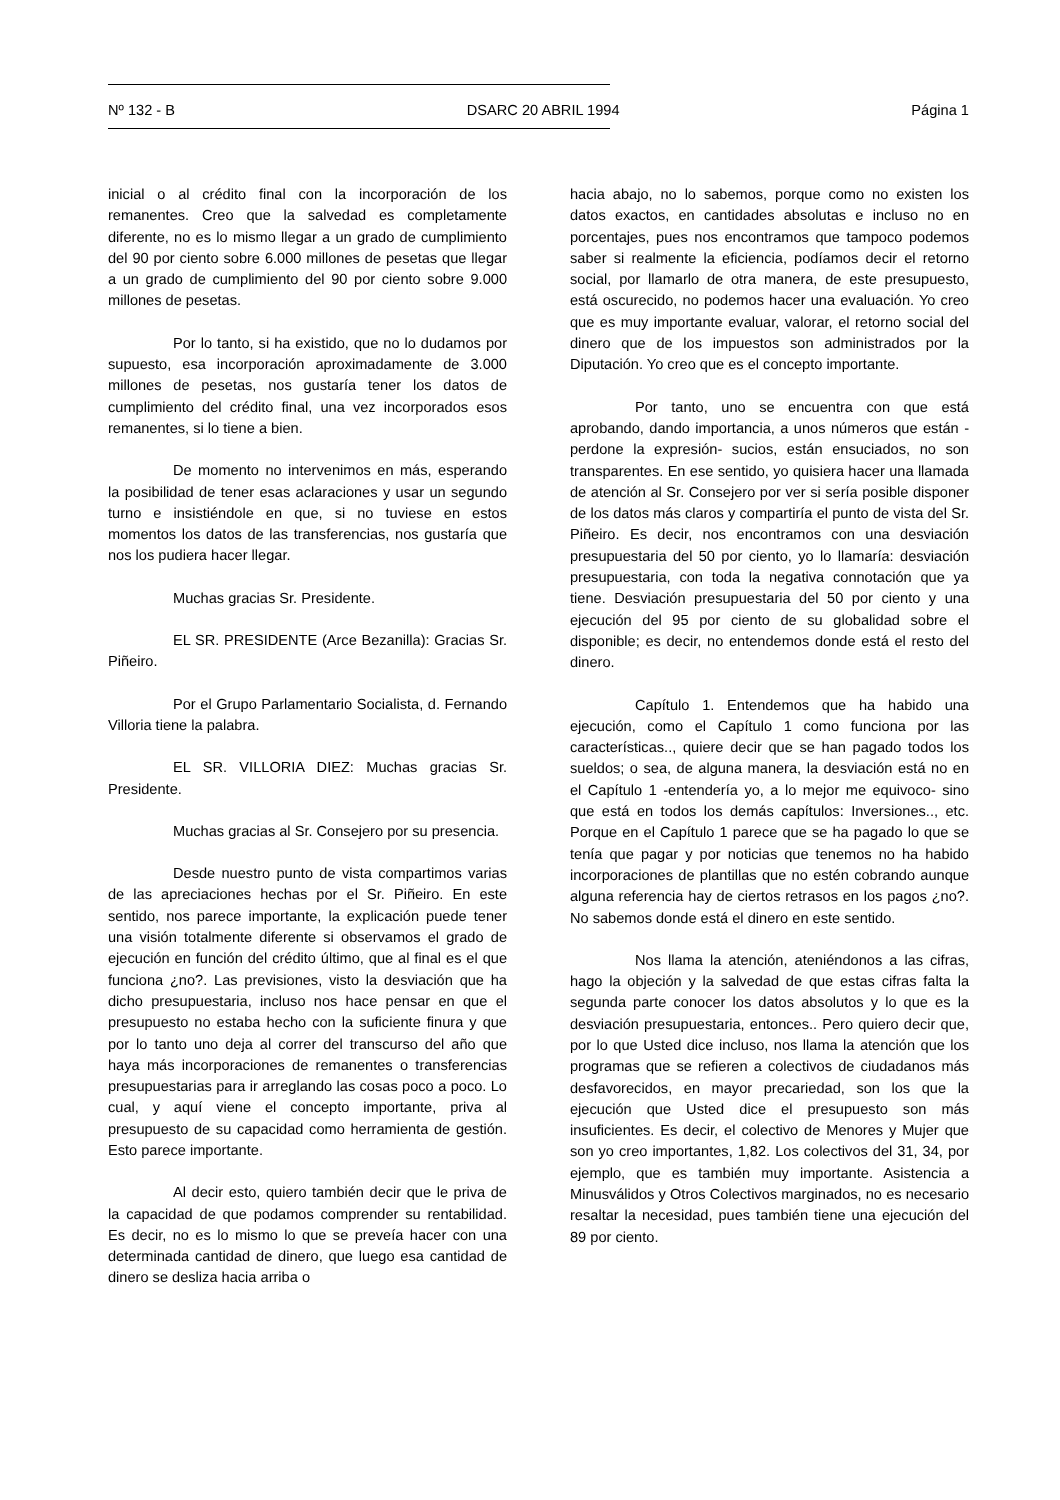Nº 132 - B DSARC 20 ABRIL 1994 Página 1
inicial o al crédito final con la incorporación de los remanentes. Creo que la salvedad es completamente diferente, no es lo mismo llegar a un grado de cumplimiento del 90 por ciento sobre 6.000 millones de pesetas que llegar a un grado de cumplimiento del 90 por ciento sobre 9.000 millones de pesetas.
Por lo tanto, si ha existido, que no lo dudamos por supuesto, esa incorporación aproximadamente de 3.000 millones de pesetas, nos gustaría tener los datos de cumplimiento del crédito final, una vez incorporados esos remanentes, si lo tiene a bien.
De momento no intervenimos en más, esperando la posibilidad de tener esas aclaraciones y usar un segundo turno e insistiéndole en que, si no tuviese en estos momentos los datos de las transferencias, nos gustaría que nos los pudiera hacer llegar.
Muchas gracias Sr. Presidente.
EL SR. PRESIDENTE (Arce Bezanilla): Gracias Sr. Piñeiro.
Por el Grupo Parlamentario Socialista, d. Fernando Villoria tiene la palabra.
EL SR. VILLORIA DIEZ: Muchas gracias Sr. Presidente.
Muchas gracias al Sr. Consejero por su presencia.
Desde nuestro punto de vista compartimos varias de las apreciaciones hechas por el Sr. Piñeiro. En este sentido, nos parece importante, la explicación puede tener una visión totalmente diferente si observamos el grado de ejecución en función del crédito último, que al final es el que funciona ¿no?. Las previsiones, visto la desviación que ha dicho presupuestaria, incluso nos hace pensar en que el presupuesto no estaba hecho con la suficiente finura y que por lo tanto uno deja al correr del transcurso del año que haya más incorporaciones de remanentes o transferencias presupuestarias para ir arreglando las cosas poco a poco. Lo cual, y aquí viene el concepto importante, priva al presupuesto de su capacidad como herramienta de gestión. Esto parece importante.
Al decir esto, quiero también decir que le priva de la capacidad de que podamos comprender su rentabilidad. Es decir, no es lo mismo lo que se preveía hacer con una determinada cantidad de dinero, que luego esa cantidad de dinero se desliza hacia arriba o
hacia abajo, no lo sabemos, porque como no existen los datos exactos, en cantidades absolutas e incluso no en porcentajes, pues nos encontramos que tampoco podemos saber si realmente la eficiencia, podíamos decir el retorno social, por llamarlo de otra manera, de este presupuesto, está oscurecido, no podemos hacer una evaluación. Yo creo que es muy importante evaluar, valorar, el retorno social del dinero que de los impuestos son administrados por la Diputación. Yo creo que es el concepto importante.
Por tanto, uno se encuentra con que está aprobando, dando importancia, a unos números que están -perdone la expresión- sucios, están ensuciados, no son transparentes. En ese sentido, yo quisiera hacer una llamada de atención al Sr. Consejero por ver si sería posible disponer de los datos más claros y compartiría el punto de vista del Sr. Piñeiro. Es decir, nos encontramos con una desviación presupuestaria del 50 por ciento, yo lo llamaría: desviación presupuestaria, con toda la negativa connotación que ya tiene. Desviación presupuestaria del 50 por ciento y una ejecución del 95 por ciento de su globalidad sobre el disponible; es decir, no entendemos donde está el resto del dinero.
Capítulo 1. Entendemos que ha habido una ejecución, como el Capítulo 1 como funciona por las características.., quiere decir que se han pagado todos los sueldos; o sea, de alguna manera, la desviación está no en el Capítulo 1 -entendería yo, a lo mejor me equivoco- sino que está en todos los demás capítulos: Inversiones.., etc. Porque en el Capítulo 1 parece que se ha pagado lo que se tenía que pagar y por noticias que tenemos no ha habido incorporaciones de plantillas que no estén cobrando aunque alguna referencia hay de ciertos retrasos en los pagos ¿no?. No sabemos donde está el dinero en este sentido.
Nos llama la atención, ateniéndonos a las cifras, hago la objeción y la salvedad de que estas cifras falta la segunda parte conocer los datos absolutos y lo que es la desviación presupuestaria, entonces.. Pero quiero decir que, por lo que Usted dice incluso, nos llama la atención que los programas que se refieren a colectivos de ciudadanos más desfavorecidos, en mayor precariedad, son los que la ejecución que Usted dice el presupuesto son más insuficientes. Es decir, el colectivo de Menores y Mujer que son yo creo importantes, 1,82. Los colectivos del 31, 34, por ejemplo, que es también muy importante. Asistencia a Minusválidos y Otros Colectivos marginados, no es necesario resaltar la necesidad, pues también tiene una ejecución del 89 por ciento.